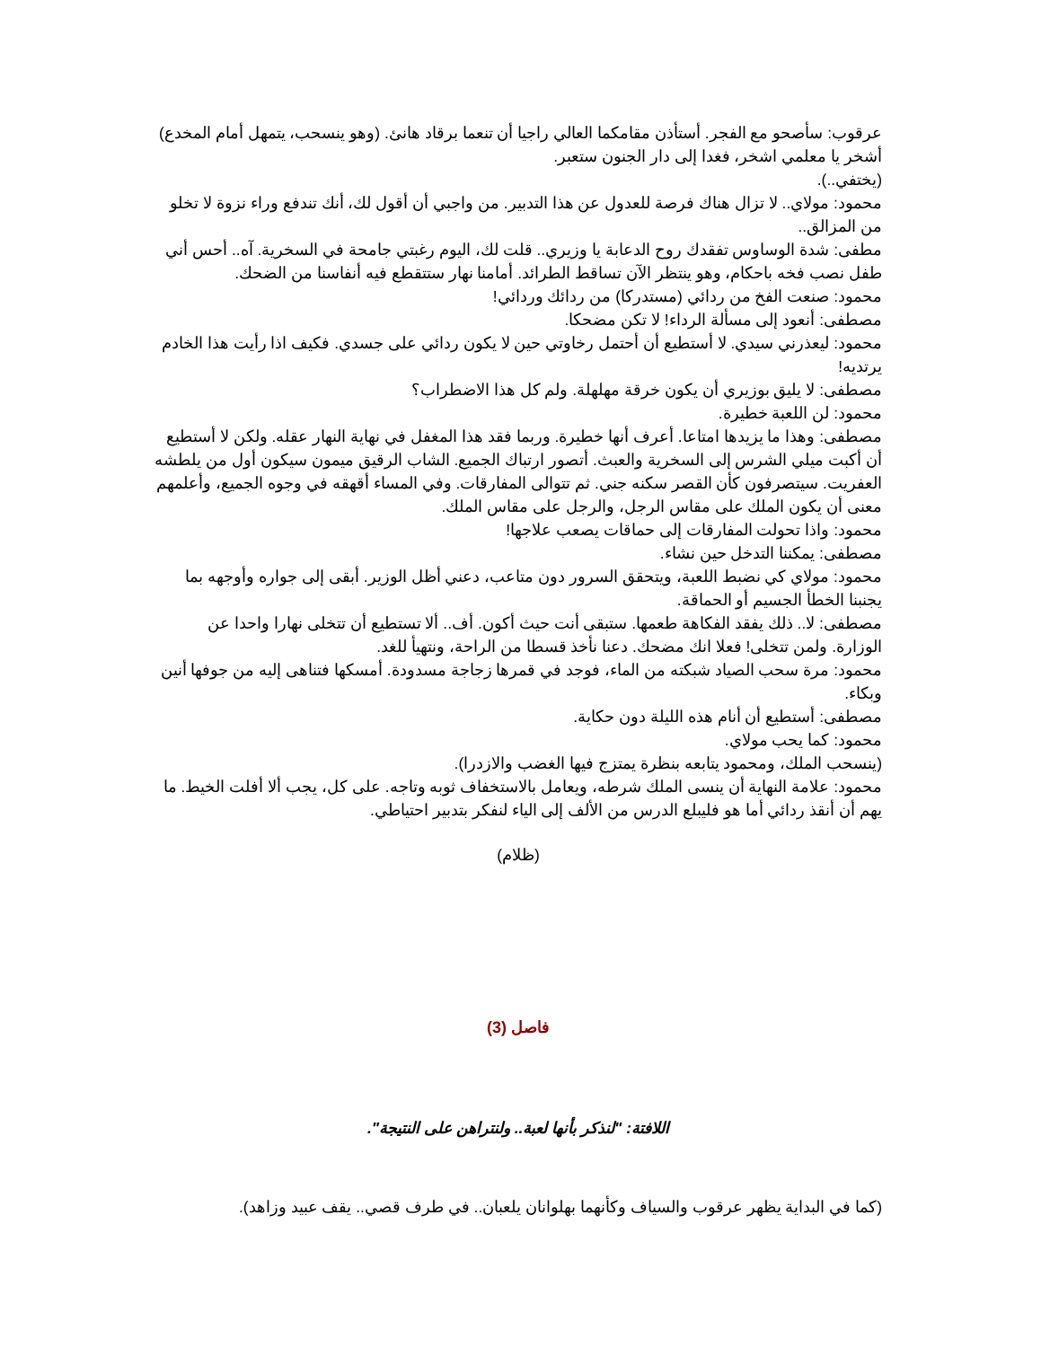عرقوب: سأصحو مع الفجر. أستأذن مقامكما العالي راجيا أن تنعما برقاد هانئ. (وهو ينسحب، يتمهل أمام المخدع) أشخر يا معلمي اشخر، فغدا إلى دار الجنون ستعبر.
(يختفي..).
محمود: مولاي.. لا تزال هناك فرصة للعدول عن هذا التدبير. من واجبي أن أقول لك، أنك تندفع وراء نزوة لا تخلو من المزالق..
مطفى: شدة الوساوس تفقدك روح الدعابة يا وزيري.. قلت لك، اليوم رغبتي جامحة في السخرية. آه.. أحس أني طفل نصب فخه باحكام، وهو ينتظر الآن تساقط الطرائد. أمامنا نهار ستتقطع فيه أنفاسنا من الضحك.
محمود: صنعت الفخ من ردائي (مستدركا) من ردائك وردائي!
مصطفى: أنعود إلى مسألة الرداء! لا تكن مضحكا.
محمود: ليعذرني سيدي. لا أستطيع أن أحتمل رخاوتي حين لا يكون ردائي على جسدي. فكيف اذا رأيت هذا الخادم يرتديه!
مصطفى: لا يليق بوزيري أن يكون خرقة مهلهلة. ولم كل هذا الاضطراب؟
محمود: لن اللعبة خطيرة.
مصطفى: وهذا ما يزيدها امتاعا. أعرف أنها خطيرة. وربما فقد هذا المغفل في نهاية النهار عقله. ولكن لا أستطيع أن أكبت ميلي الشرس إلى السخرية والعبث. أتصور ارتباك الجميع. الشاب الرقيق ميمون سيكون أول من يلطشه العفريت. سيتصرفون كأن القصر سكنه جني. ثم تتوالى المفارقات. وفي المساء أقهقه في وجوه الجميع، وأعلمهم معنى أن يكون الملك على مقاس الرجل، والرجل على مقاس الملك.
محمود: واذا تحولت المفارقات إلى حماقات يصعب علاجها!
مصطفى: يمكننا التدخل حين نشاء.
محمود: مولاي كي نضبط اللعبة، ويتحقق السرور دون متاعب، دعني أظل الوزير. أبقى إلى جواره وأوجهه بما يجنبنا الخطأ الجسيم أو الحماقة.
مصطفى: لا.. ذلك يفقد الفكاهة طعمها. ستبقى أنت حيث أكون. أف.. ألا تستطيع أن تتخلى نهارا واحدا عن الوزارة. ولمن تتخلى! فعلا انك مضحك. دعنا نأخذ قسطا من الراحة، ونتهيأ للغد.
محمود: مرة سحب الصياد شبكته من الماء، فوجد في قمرها زجاجة مسدودة. أمسكها فتناهى إليه من جوفها أنين وبكاء.
مصطفى: أستطيع أن أنام هذه الليلة دون حكاية.
محمود: كما يحب مولاي.
(ينسحب الملك، ومحمود يتابعه بنظرة يمتزج فيها الغضب والازدرا).
محمود: علامة النهاية أن ينسى الملك شرطه، ويعامل بالاستخفاف ثوبه وتاجه. على كل، يجب ألا أفلت الخيط. ما يهم أن أنقذ ردائي أما هو فليبلع الدرس من الألف إلى الياء لنفكر بتدبير احتياطي.
(ظلام)
فاصل (3)
اللافتة: "لنذكر بأنها لعبة.. ولنتراهن على النتيجة".
(كما في البداية يظهر عرقوب والسياف وكأنهما بهلوانان يلعبان.. في طرف قصي.. يقف عبيد وزاهد).